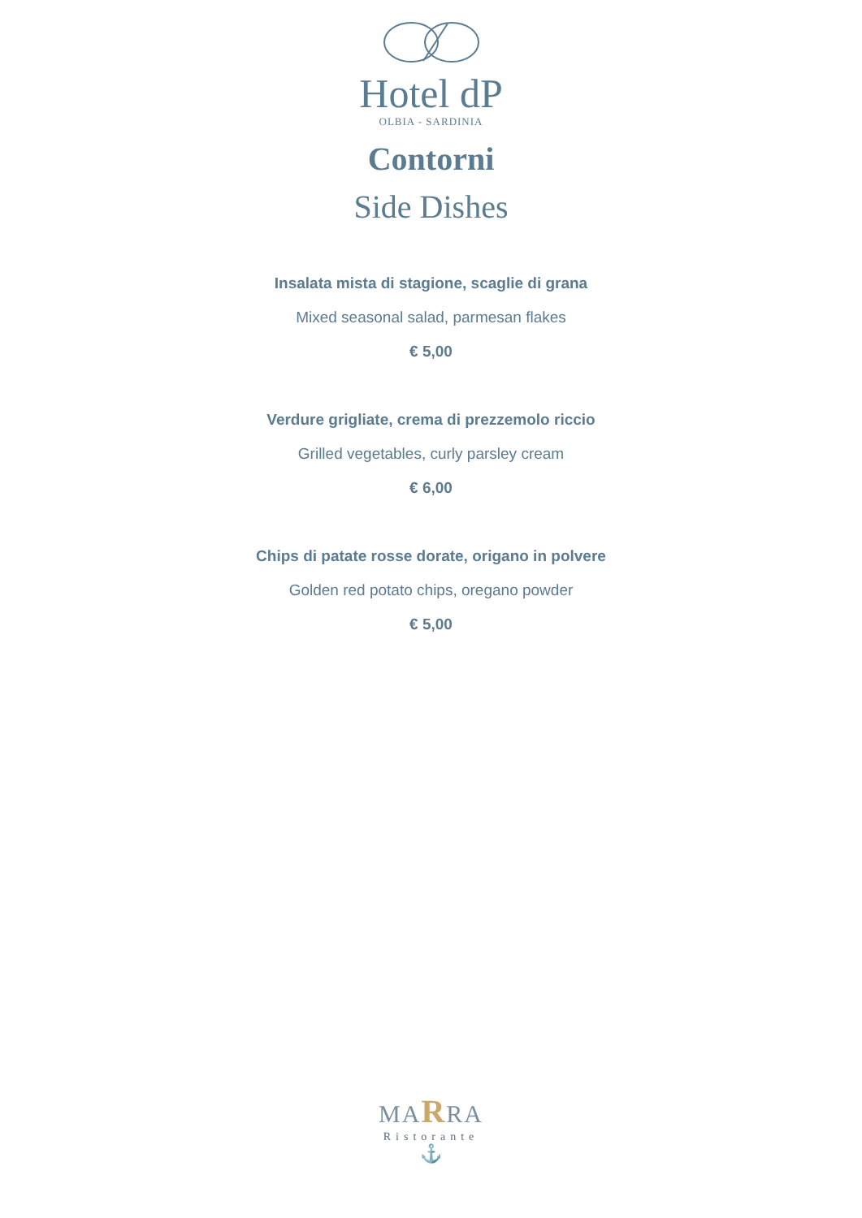Hotel dP
OLBIA - SARDINIA
Contorni
Side Dishes
Insalata mista di stagione, scaglie di grana
Mixed seasonal salad, parmesan flakes
€ 5,00
Verdure grigliate, crema di prezzemolo riccio
Grilled vegetables, curly parsley cream
€ 6,00
Chips di patate rosse dorate, origano in polvere
Golden red potato chips, oregano powder
€ 5,00
MARRA
Ristorante
⚓